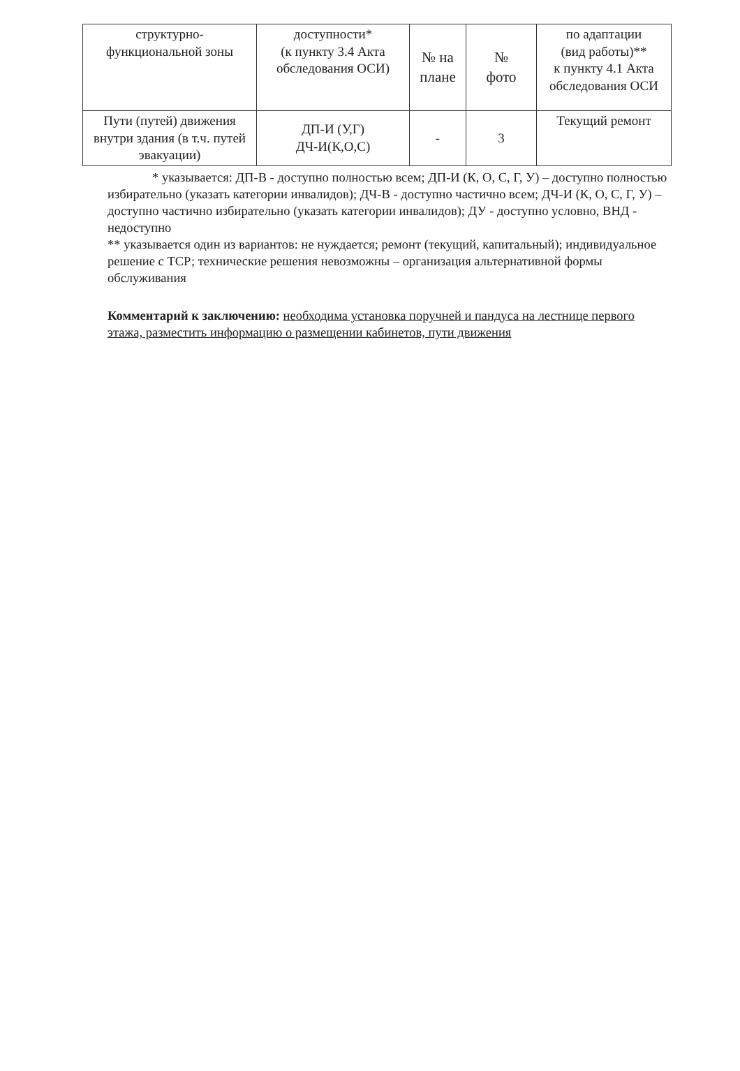| структурно- функциональной зоны | доступности* (к пункту 3.4 Акта обследования ОСИ) | № на плане | № фото | по адаптации (вид работы)** к пункту 4.1 Акта обследования ОСИ |
| Пути (путей) движения внутри здания (в т.ч. путей эвакуации) | ДП-И (У,Г) ДЧ-И(К,О,С) | - | 3 | Текущий ремонт |
* указывается: ДП-В - доступно полностью всем; ДП-И (К, О, С, Г, У) – доступно полностью избирательно (указать категории инвалидов); ДЧ-В - доступно частично всем; ДЧ-И (К, О, С, Г, У) – доступно частично избирательно (указать категории инвалидов); ДУ - доступно условно, ВНД - недоступно
** указывается один из вариантов: не нуждается; ремонт (текущий, капитальный); индивидуальное решение с ТСР; технические решения невозможны – организация альтернативной формы обслуживания
Комментарий к заключению: необходима установка поручней и пандуса на лестнице первого этажа, разместить информацию о размещении кабинетов, пути движения